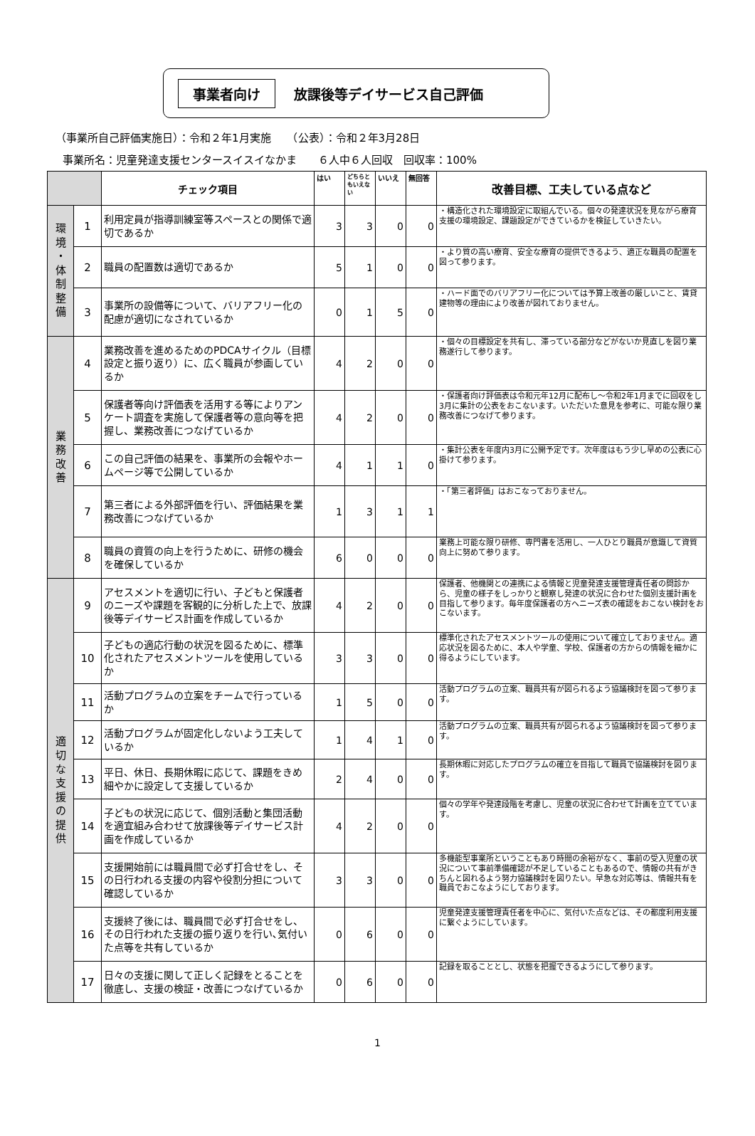事業者向け 放課後等デイサービス自己評価
（事業所自己評価実施日）：令和２年1月実施　　（公表）：令和２年3月28日
事業所名：児童発達支援センタースイスイなかま　　６人中６人回収　回収率：100%
| | | チェック項目 | はい | どちらともいえない | いいえ | 無回答 | 改善目標、工夫している点など |
| --- | --- | --- | --- | --- | --- | --- | --- |
| 環 境 ・ 体 制 整 備 | 1 | 利用定員が指導訓練室等スペースとの関係で適切であるか | 3 | 3 | 0 | 0 | ・構造化された環境設定に取組んでいる。個々の発達状況を見ながら療育支援の環境設定、課題設定ができているかを検証していきたい。 |
| | 2 | 職員の配置数は適切であるか | 5 | 1 | 0 | 0 | ・より質の高い療育、安全な療育の提供できるよう、適正な職員の配置を図って参ります。 |
| | 3 | 事業所の設備等について、バリアフリー化の配慮が適切になされているか | 0 | 1 | 5 | 0 | ・ハード面でのバリアフリー化については予算上改善の厳しいこと、賃貸建物等の理由により改善が図れておりません。 |
| 業 務 改 善 | 4 | 業務改善を進めるためのPDCAサイクル（目標設定と振り返り）に、広く職員が参画しているか | 4 | 2 | 0 | 0 | ・個々の目標設定を共有し、滞っている部分などがないか見直しを図り業務遂行して参ります。 |
| | 5 | 保護者等向け評価表を活用する等によりアンケート調査を実施して保護者等の意向等を把握し、業務改善につなげているか | 4 | 2 | 0 | 0 | ・保護者向け評価表は令和元年12月に配布し～令和2年1月までに回収をし3月に集計の公表をおこないます。いただいた意見を参考に、可能な限り業務改善につなげて参ります。 |
| | 6 | この自己評価の結果を、事業所の会報やホームページ等で公開しているか | 4 | 1 | 1 | 0 | ・集計公表を年度内3月に公開予定です。次年度はもう少し早めの公表に心掛けて参ります。 |
| | 7 | 第三者による外部評価を行い、評価結果を業務改善につなげているか | 1 | 3 | 1 | 1 | ・「第三者評価」はおこなっておりません。 |
| | 8 | 職員の資質の向上を行うために、研修の機会を確保しているか | 6 | 0 | 0 | 0 | 業務上可能な限り研修、専門書を活用し、一人ひとり職員が意識して資質向上に努めて参ります。 |
| 適 切 な 支 援 の 提 供 | 9 | アセスメントを適切に行い、子どもと保護者のニーズや課題を客観的に分析した上で、放課後等デイサービス計画を作成しているか | 4 | 2 | 0 | 0 | 保護者、他機関との連携による情報と児童発達支援管理責任者の問診から、児童の様子をしっかりと観察し発達の状況に合わせた個別支援計画を目指して参ります。毎年度保護者の方へニーズ表の確認をおこない検討をおこないます。 |
| | 10 | 子どもの適応行動の状況を図るために、標準化されたアセスメントツールを使用しているか | 3 | 3 | 0 | 0 | 標準化されたアセスメントツールの使用について確立しておりません。適応状況を図るために、本人や学童、学校、保護者の方からの情報を細かに得るようにしています。 |
| | 11 | 活動プログラムの立案をチームで行っているか | 1 | 5 | 0 | 0 | 活動プログラムの立案、職員共有が図られるよう協議検討を図って参ります。 |
| | 12 | 活動プログラムが固定化しないよう工夫しているか | 1 | 4 | 1 | 0 | 活動プログラムの立案、職員共有が図られるよう協議検討を図って参ります。 |
| | 13 | 平日、休日、長期休暇に応じて、課題をきめ細やかに設定して支援しているか | 2 | 4 | 0 | 0 | 長期休暇に対応したプログラムの確立を目指して職員で協議検討を図ります。 |
| | 14 | 子どもの状況に応じて、個別活動と集団活動を適宜組み合わせて放課後等デイサービス計画を作成しているか | 4 | 2 | 0 | 0 | 個々の学年や発達段階を考慮し、児童の状況に合わせて計画を立てています。 |
| | 15 | 支援開始前には職員間で必ず打合せをし、その日行われる支援の内容や役割分担について確認しているか | 3 | 3 | 0 | 0 | 多機能型事業所ということもあり時間の余裕がなく、事前の受入児童の状況について事前準備確認が不足していることもあるので、情報の共有がきちんと図れるよう努力協議検討を図りたい。早急な対応等は、情報共有を職員でおこなようにしております。 |
| | 16 | 支援終了後には、職員間で必ず打合せをし、その日行われた支援の振り返りを行い､気付いた点等を共有しているか | 0 | 6 | 0 | 0 | 児童発達支援管理責任者を中心に、気付いた点などは、その都度利用支援に繋ぐようにしています。 |
| | 17 | 日々の支援に関して正しく記録をとることを徹底し、支援の検証・改善につなげているか | 0 | 6 | 0 | 0 | 記録を取ることとし、状態を把握できるようにして参ります。 |
1